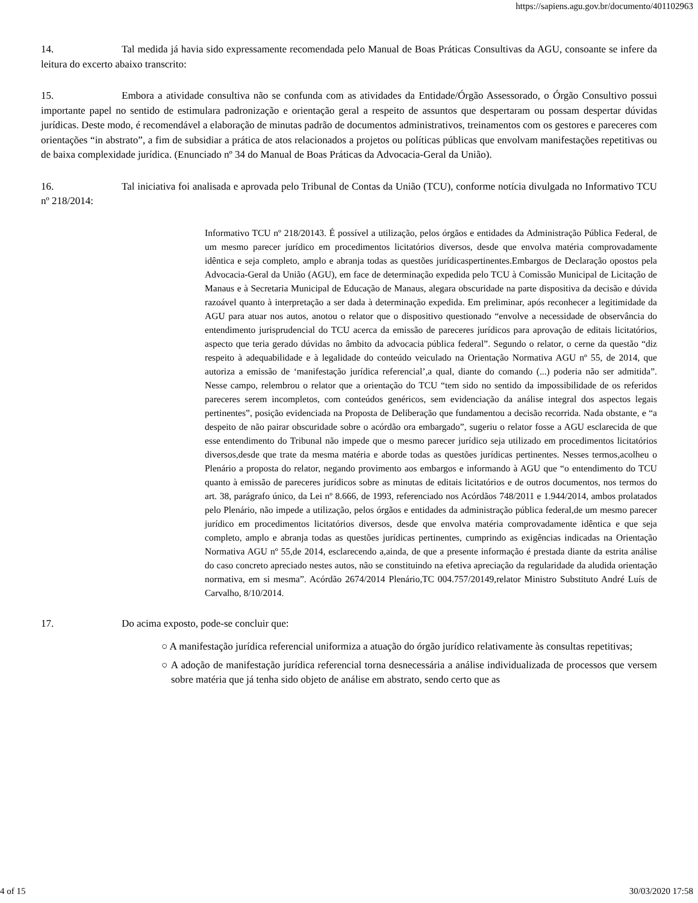https://sapiens.agu.gov.br/documento/401102963
14. Tal medida já havia sido expressamente recomendada pelo Manual de Boas Práticas Consultivas da AGU, consoante se infere da leitura do excerto abaixo transcrito:
15. Embora a atividade consultiva não se confunda com as atividades da Entidade/Órgão Assessorado, o Órgão Consultivo possui importante papel no sentido de estimulara padronização e orientação geral a respeito de assuntos que despertaram ou possam despertar dúvidas jurídicas. Deste modo, é recomendável a elaboração de minutas padrão de documentos administrativos, treinamentos com os gestores e pareceres com orientações “in abstrato”, a fim de subsidiar a prática de atos relacionados a projetos ou políticas públicas que envolvam manifestações repetitivas ou de baixa complexidade jurídica. (Enunciado nº 34 do Manual de Boas Práticas da Advocacia-Geral da União).
16. Tal iniciativa foi analisada e aprovada pelo Tribunal de Contas da União (TCU), conforme notícia divulgada no Informativo TCU nº 218/2014:
Informativo TCU nº 218/20143. É possível a utilização, pelos órgãos e entidades da Administração Pública Federal, de um mesmo parecer jurídico em procedimentos licitatórios diversos, desde que envolva matéria comprovadamente idêntica e seja completo, amplo e abranja todas as questões jurídicaspertinentes.Embargos de Declaração opostos pela Advocacia-Geral da União (AGU), em face de determinação expedida pelo TCU à Comissão Municipal de Licitação de Manaus e à Secretaria Municipal de Educação de Manaus, alegara obscuridade na parte dispositiva da decisão e dúvida razoável quanto à interpretação a ser dada à determinação expedida. Em preliminar, após reconhecer a legitimidade da AGU para atuar nos autos, anotou o relator que o dispositivo questionado “envolve a necessidade de observância do entendimento jurisprudencial do TCU acerca da emissão de pareceres jurídicos para aprovação de editais licitatórios, aspecto que teria gerado dúvidas no âmbito da advocacia pública federal”. Segundo o relator, o cerne da questão “diz respeito à adequabilidade e à legalidade do conteúdo veiculado na Orientação Normativa AGU nº 55, de 2014, que autoriza a emissão de ‘manifestação jurídica referencial’,a qual, diante do comando (...) poderia não ser admitida”. Nesse campo, relembrou o relator que a orientação do TCU “tem sido no sentido da impossibilidade de os referidos pareceres serem incompletos, com conteúdos genéricos, sem evidenciação da análise integral dos aspectos legais pertinentes”, posição evidenciada na Proposta de Deliberação que fundamentou a decisão recorrida. Nada obstante, e “a despeito de não pairar obscuridade sobre o acórdão ora embargado”, sugeriu o relator fosse a AGU esclarecida de que esse entendimento do Tribunal não impede que o mesmo parecer jurídico seja utilizado em procedimentos licitatórios diversos,desde que trate da mesma matéria e aborde todas as questões jurídicas pertinentes. Nesses termos,acolheu o Plenário a proposta do relator, negando provimento aos embargos e informando à AGU que “o entendimento do TCU quanto à emissão de pareceres jurídicos sobre as minutas de editais licitatórios e de outros documentos, nos termos do art. 38, parágrafo único, da Lei nº 8.666, de 1993, referenciado nos Acórdãos 748/2011 e 1.944/2014, ambos prolatados pelo Plenário, não impede a utilização, pelos órgãos e entidades da administração pública federal,de um mesmo parecer jurídico em procedimentos licitatórios diversos, desde que envolva matéria comprovadamente idêntica e que seja completo, amplo e abranja todas as questões jurídicas pertinentes, cumprindo as exigências indicadas na Orientação Normativa AGU nº 55,de 2014, esclarecendo a,ainda, de que a presente informação é prestada diante da estrita análise do caso concreto apreciado nestes autos, não se constituindo na efetiva apreciação da regularidade da aludida orientação normativa, em si mesma”. Acórdão 2674/2014 Plenário,TC 004.757/20149,relator Ministro Substituto André Luís de Carvalho, 8/10/2014.
17. Do acima exposto, pode-se concluir que:
○ A manifestação jurídica referencial uniformiza a atuação do órgão jurídico relativamente às consultas repetitivas;
○ A adoção de manifestação jurídica referencial torna desnecessária a análise individualizada de processos que versem sobre matéria que já tenha sido objeto de análise em abstrato, sendo certo que as
4 of 15 30/03/2020 17:58